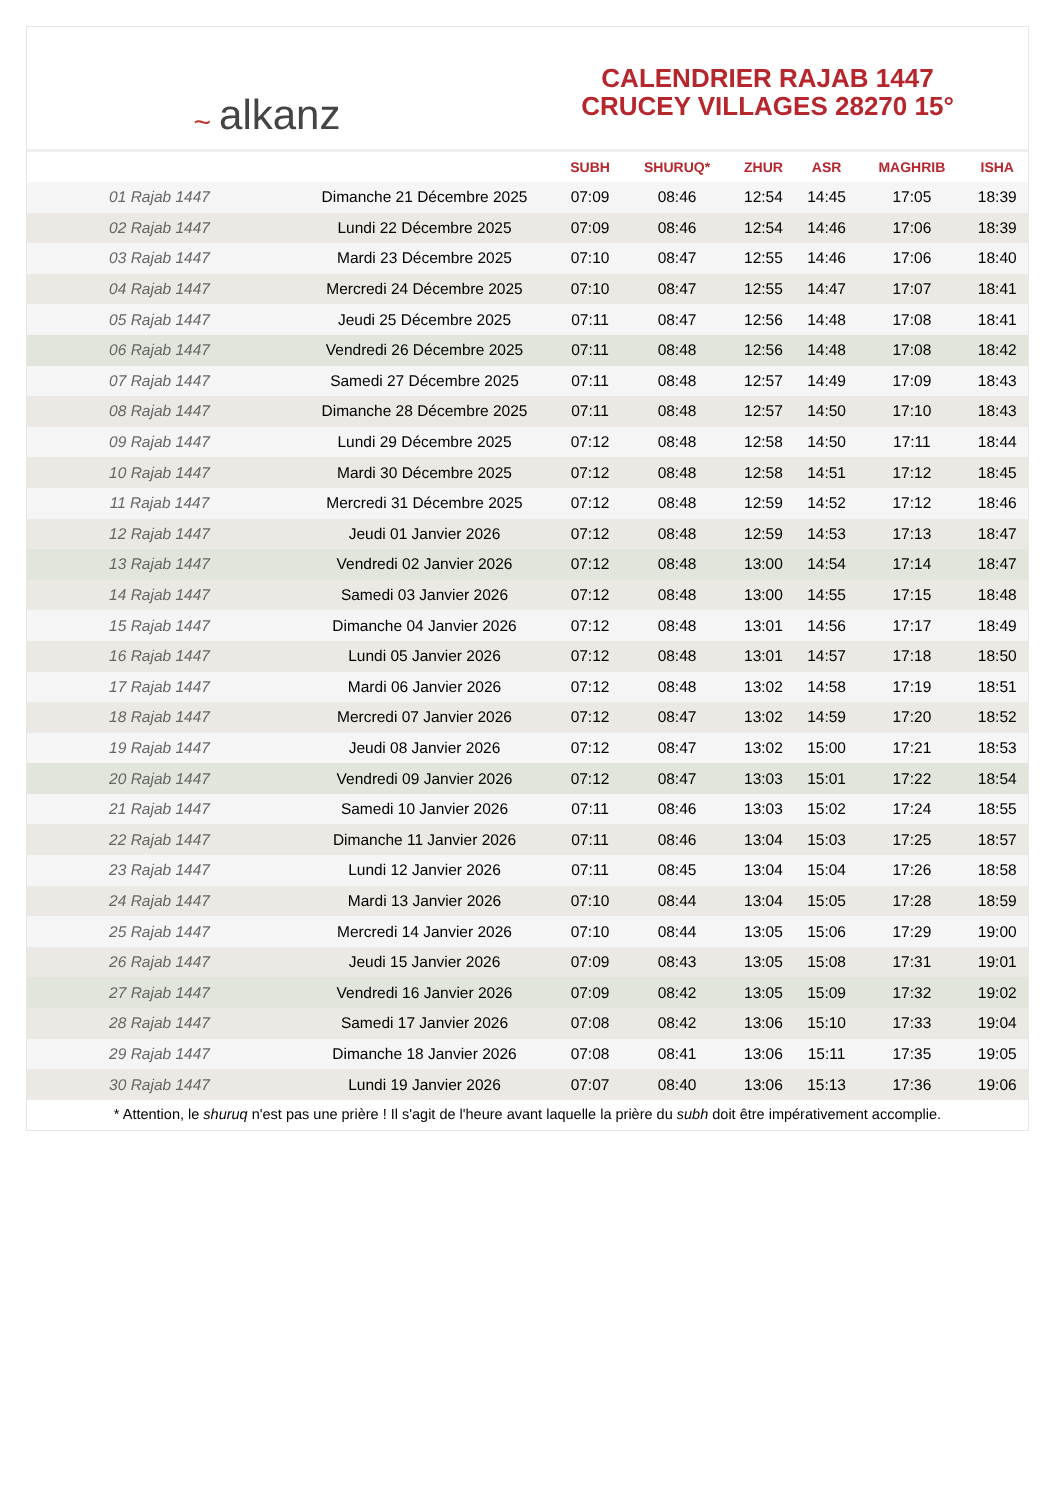~ alkanz
CALENDRIER RAJAB 1447
CRUCEY VILLAGES 28270 15°
| | | SUBH | SHURUQ* | ZHUR | ASR | MAGHRIB | ISHA |
| --- | --- | --- | --- | --- | --- | --- | --- |
| 01 Rajab 1447 | Dimanche 21 Décembre 2025 | 07:09 | 08:46 | 12:54 | 14:45 | 17:05 | 18:39 |
| 02 Rajab 1447 | Lundi 22 Décembre 2025 | 07:09 | 08:46 | 12:54 | 14:46 | 17:06 | 18:39 |
| 03 Rajab 1447 | Mardi 23 Décembre 2025 | 07:10 | 08:47 | 12:55 | 14:46 | 17:06 | 18:40 |
| 04 Rajab 1447 | Mercredi 24 Décembre 2025 | 07:10 | 08:47 | 12:55 | 14:47 | 17:07 | 18:41 |
| 05 Rajab 1447 | Jeudi 25 Décembre 2025 | 07:11 | 08:47 | 12:56 | 14:48 | 17:08 | 18:41 |
| 06 Rajab 1447 | Vendredi 26 Décembre 2025 | 07:11 | 08:48 | 12:56 | 14:48 | 17:08 | 18:42 |
| 07 Rajab 1447 | Samedi 27 Décembre 2025 | 07:11 | 08:48 | 12:57 | 14:49 | 17:09 | 18:43 |
| 08 Rajab 1447 | Dimanche 28 Décembre 2025 | 07:11 | 08:48 | 12:57 | 14:50 | 17:10 | 18:43 |
| 09 Rajab 1447 | Lundi 29 Décembre 2025 | 07:12 | 08:48 | 12:58 | 14:50 | 17:11 | 18:44 |
| 10 Rajab 1447 | Mardi 30 Décembre 2025 | 07:12 | 08:48 | 12:58 | 14:51 | 17:12 | 18:45 |
| 11 Rajab 1447 | Mercredi 31 Décembre 2025 | 07:12 | 08:48 | 12:59 | 14:52 | 17:12 | 18:46 |
| 12 Rajab 1447 | Jeudi 01 Janvier 2026 | 07:12 | 08:48 | 12:59 | 14:53 | 17:13 | 18:47 |
| 13 Rajab 1447 | Vendredi 02 Janvier 2026 | 07:12 | 08:48 | 13:00 | 14:54 | 17:14 | 18:47 |
| 14 Rajab 1447 | Samedi 03 Janvier 2026 | 07:12 | 08:48 | 13:00 | 14:55 | 17:15 | 18:48 |
| 15 Rajab 1447 | Dimanche 04 Janvier 2026 | 07:12 | 08:48 | 13:01 | 14:56 | 17:17 | 18:49 |
| 16 Rajab 1447 | Lundi 05 Janvier 2026 | 07:12 | 08:48 | 13:01 | 14:57 | 17:18 | 18:50 |
| 17 Rajab 1447 | Mardi 06 Janvier 2026 | 07:12 | 08:48 | 13:02 | 14:58 | 17:19 | 18:51 |
| 18 Rajab 1447 | Mercredi 07 Janvier 2026 | 07:12 | 08:47 | 13:02 | 14:59 | 17:20 | 18:52 |
| 19 Rajab 1447 | Jeudi 08 Janvier 2026 | 07:12 | 08:47 | 13:02 | 15:00 | 17:21 | 18:53 |
| 20 Rajab 1447 | Vendredi 09 Janvier 2026 | 07:12 | 08:47 | 13:03 | 15:01 | 17:22 | 18:54 |
| 21 Rajab 1447 | Samedi 10 Janvier 2026 | 07:11 | 08:46 | 13:03 | 15:02 | 17:24 | 18:55 |
| 22 Rajab 1447 | Dimanche 11 Janvier 2026 | 07:11 | 08:46 | 13:04 | 15:03 | 17:25 | 18:57 |
| 23 Rajab 1447 | Lundi 12 Janvier 2026 | 07:11 | 08:45 | 13:04 | 15:04 | 17:26 | 18:58 |
| 24 Rajab 1447 | Mardi 13 Janvier 2026 | 07:10 | 08:44 | 13:04 | 15:05 | 17:28 | 18:59 |
| 25 Rajab 1447 | Mercredi 14 Janvier 2026 | 07:10 | 08:44 | 13:05 | 15:06 | 17:29 | 19:00 |
| 26 Rajab 1447 | Jeudi 15 Janvier 2026 | 07:09 | 08:43 | 13:05 | 15:08 | 17:31 | 19:01 |
| 27 Rajab 1447 | Vendredi 16 Janvier 2026 | 07:09 | 08:42 | 13:05 | 15:09 | 17:32 | 19:02 |
| 28 Rajab 1447 | Samedi 17 Janvier 2026 | 07:08 | 08:42 | 13:06 | 15:10 | 17:33 | 19:04 |
| 29 Rajab 1447 | Dimanche 18 Janvier 2026 | 07:08 | 08:41 | 13:06 | 15:11 | 17:35 | 19:05 |
| 30 Rajab 1447 | Lundi 19 Janvier 2026 | 07:07 | 08:40 | 13:06 | 15:13 | 17:36 | 19:06 |
* Attention, le shuruq n'est pas une prière ! Il s'agit de l'heure avant laquelle la prière du subh doit être impérativement accomplie.